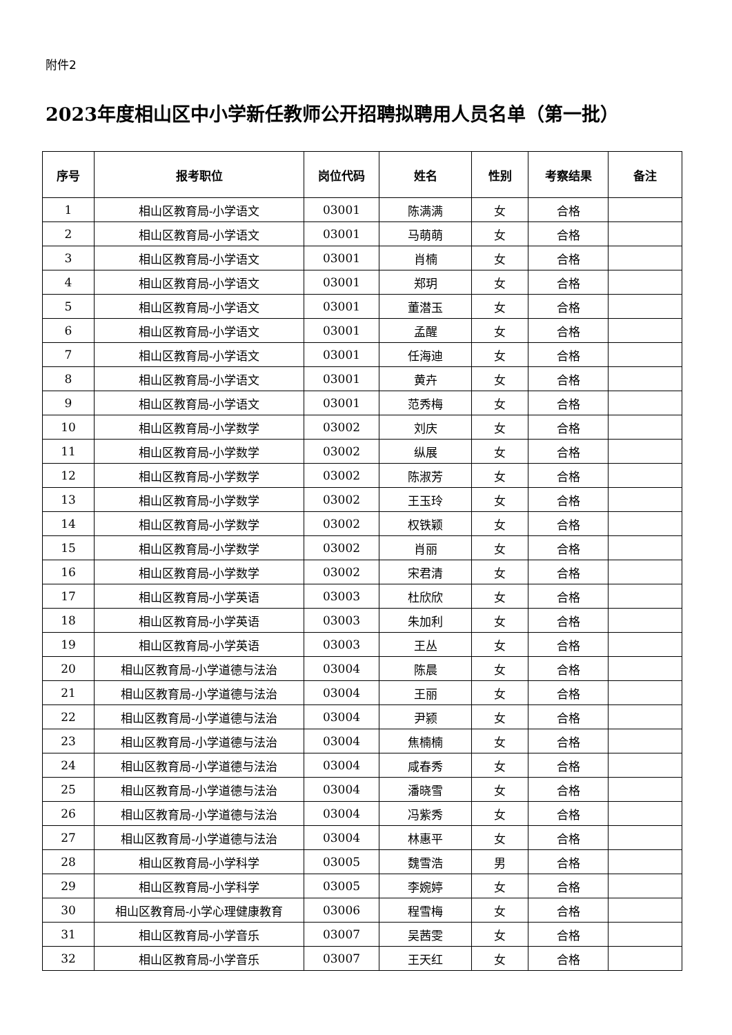附件2
2023年度相山区中小学新任教师公开招聘拟聘用人员名单（第一批）
| 序号 | 报考职位 | 岗位代码 | 姓名 | 性别 | 考察结果 | 备注 |
| --- | --- | --- | --- | --- | --- | --- |
| 1 | 相山区教育局-小学语文 | 03001 | 陈满满 | 女 | 合格 | |
| 2 | 相山区教育局-小学语文 | 03001 | 马萌萌 | 女 | 合格 | |
| 3 | 相山区教育局-小学语文 | 03001 | 肖楠 | 女 | 合格 | |
| 4 | 相山区教育局-小学语文 | 03001 | 郑玥 | 女 | 合格 | |
| 5 | 相山区教育局-小学语文 | 03001 | 董潜玉 | 女 | 合格 | |
| 6 | 相山区教育局-小学语文 | 03001 | 孟醒 | 女 | 合格 | |
| 7 | 相山区教育局-小学语文 | 03001 | 任海迪 | 女 | 合格 | |
| 8 | 相山区教育局-小学语文 | 03001 | 黄卉 | 女 | 合格 | |
| 9 | 相山区教育局-小学语文 | 03001 | 范秀梅 | 女 | 合格 | |
| 10 | 相山区教育局-小学数学 | 03002 | 刘庆 | 女 | 合格 | |
| 11 | 相山区教育局-小学数学 | 03002 | 纵展 | 女 | 合格 | |
| 12 | 相山区教育局-小学数学 | 03002 | 陈淑芳 | 女 | 合格 | |
| 13 | 相山区教育局-小学数学 | 03002 | 王玉玲 | 女 | 合格 | |
| 14 | 相山区教育局-小学数学 | 03002 | 权铁颖 | 女 | 合格 | |
| 15 | 相山区教育局-小学数学 | 03002 | 肖丽 | 女 | 合格 | |
| 16 | 相山区教育局-小学数学 | 03002 | 宋君清 | 女 | 合格 | |
| 17 | 相山区教育局-小学英语 | 03003 | 杜欣欣 | 女 | 合格 | |
| 18 | 相山区教育局-小学英语 | 03003 | 朱加利 | 女 | 合格 | |
| 19 | 相山区教育局-小学英语 | 03003 | 王丛 | 女 | 合格 | |
| 20 | 相山区教育局-小学道德与法治 | 03004 | 陈晨 | 女 | 合格 | |
| 21 | 相山区教育局-小学道德与法治 | 03004 | 王丽 | 女 | 合格 | |
| 22 | 相山区教育局-小学道德与法治 | 03004 | 尹颍 | 女 | 合格 | |
| 23 | 相山区教育局-小学道德与法治 | 03004 | 焦楠楠 | 女 | 合格 | |
| 24 | 相山区教育局-小学道德与法治 | 03004 | 咸春秀 | 女 | 合格 | |
| 25 | 相山区教育局-小学道德与法治 | 03004 | 潘晓雪 | 女 | 合格 | |
| 26 | 相山区教育局-小学道德与法治 | 03004 | 冯紫秀 | 女 | 合格 | |
| 27 | 相山区教育局-小学道德与法治 | 03004 | 林惠平 | 女 | 合格 | |
| 28 | 相山区教育局-小学科学 | 03005 | 魏雪浩 | 男 | 合格 | |
| 29 | 相山区教育局-小学科学 | 03005 | 李婉婷 | 女 | 合格 | |
| 30 | 相山区教育局-小学心理健康教育 | 03006 | 程雪梅 | 女 | 合格 | |
| 31 | 相山区教育局-小学音乐 | 03007 | 吴茜雯 | 女 | 合格 | |
| 32 | 相山区教育局-小学音乐 | 03007 | 王天红 | 女 | 合格 | |